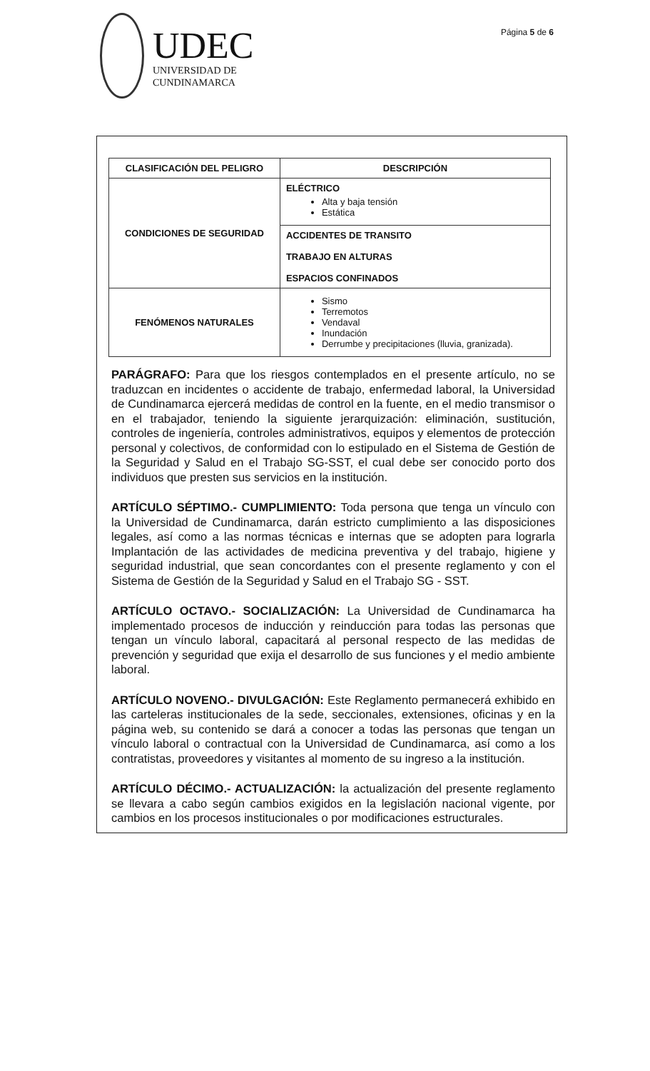UDEC
UNIVERSIDAD DE
CUNDINAMARCA
Página 5 de 6
| CLASIFICACIÓN DEL PELIGRO | DESCRIPCIÓN |
| --- | --- |
| CONDICIONES DE SEGURIDAD | ELÉCTRICO Alta y baja tensión Estática |
| | ACCIDENTES DE TRANSITO TRABAJO EN ALTURAS ESPACIOS CONFINADOS |
| FENÓMENOS NATURALES | Sismo Terremotos Vendaval Inundación Derrumbe y precipitaciones (lluvia, granizada). |
PARÁGRAFO: Para que los riesgos contemplados en el presente artículo, no se traduzcan en incidentes o accidente de trabajo, enfermedad laboral, la Universidad de Cundinamarca ejercerá medidas de control en la fuente, en el medio transmisor o en el trabajador, teniendo la siguiente jerarquización: eliminación, sustitución, controles de ingeniería, controles administrativos, equipos y elementos de protección personal y colectivos, de conformidad con lo estipulado en el Sistema de Gestión de la Seguridad y Salud en el Trabajo SG-SST, el cual debe ser conocido porto dos individuos que presten sus servicios en la institución.
ARTÍCULO SÉPTIMO.- CUMPLIMIENTO: Toda persona que tenga un vínculo con la Universidad de Cundinamarca, darán estricto cumplimiento a las disposiciones legales, así como a las normas técnicas e internas que se adopten para lograrla Implantación de las actividades de medicina preventiva y del trabajo, higiene y seguridad industrial, que sean concordantes con el presente reglamento y con el Sistema de Gestión de la Seguridad y Salud en el Trabajo SG - SST.
ARTÍCULO OCTAVO.- SOCIALIZACIÓN: La Universidad de Cundinamarca ha implementado procesos de inducción y reinducción para todas las personas que tengan un vínculo laboral, capacitará al personal respecto de las medidas de prevención y seguridad que exija el desarrollo de sus funciones y el medio ambiente laboral.
ARTÍCULO NOVENO.- DIVULGACIÓN: Este Reglamento permanecerá exhibido en las carteleras institucionales de la sede, seccionales, extensiones, oficinas y en la página web, su contenido se dará a conocer a todas las personas que tengan un vínculo laboral o contractual con la Universidad de Cundinamarca, así como a los contratistas, proveedores y visitantes al momento de su ingreso a la institución.
ARTÍCULO DÉCIMO.- ACTUALIZACIÓN: la actualización del presente reglamento se llevara a cabo según cambios exigidos en la legislación nacional vigente, por cambios en los procesos institucionales o por modificaciones estructurales.